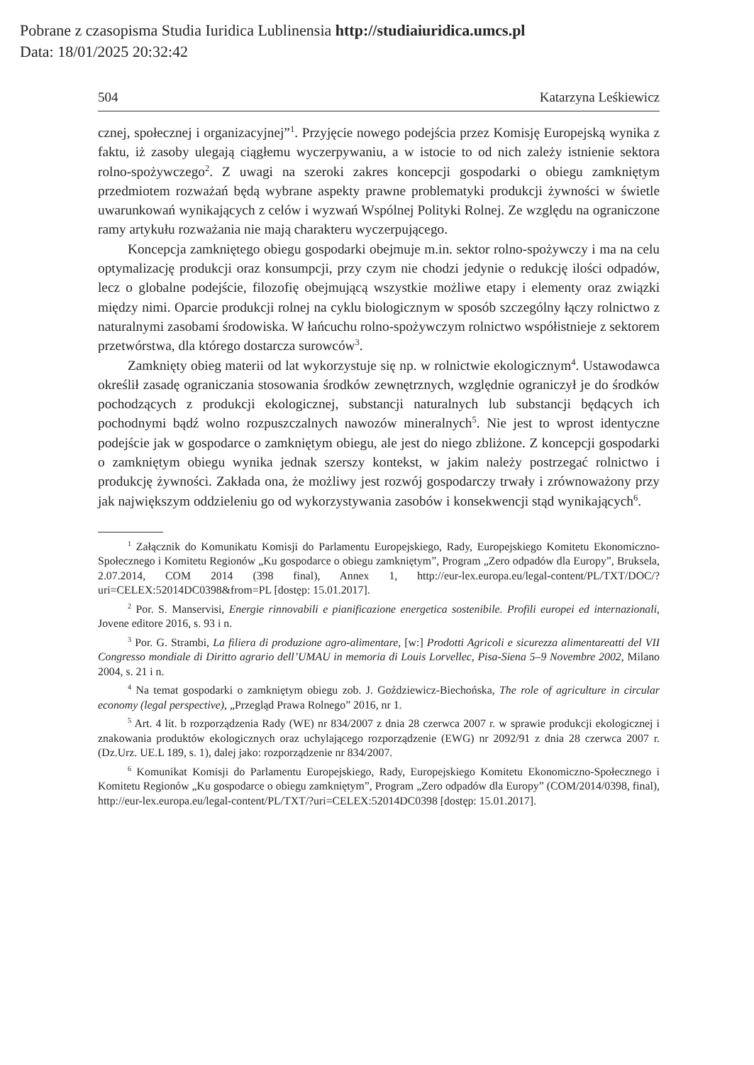Pobrane z czasopisma Studia Iuridica Lublinensia http://studiaiuridica.umcs.pl
Data: 18/01/2025 20:32:42
504 Katarzyna Leśkiewicz
cznej, społecznej i organizacyjnej”<sup>1</sup>. Przyjęcie nowego podejścia przez Komisję Europejską wynika z faktu, iż zasoby ulegają ciągłemu wyczerpywaniu, a w istocie to od nich zależy istnienie sektora rolno-spożywczego<sup>2</sup>. Z uwagi na szeroki zakres koncepcji gospodarki o obiegu zamkniętym przedmiotem rozważań będą wybrane aspekty prawne problematyki produkcji żywności w świetle uwarunkowań wynikających z celów i wyzwań Wspólnej Polityki Rolnej. Ze względu na ograniczone ramy artykułu rozważania nie mają charakteru wyczerpującego.
Koncepcja zamkniętego obiegu gospodarki obejmuje m.in. sektor rolno-spożywczy i ma na celu optymalizację produkcji oraz konsumpcji, przy czym nie chodzi jedynie o redukcję ilości odpadów, lecz o globalne podejście, filozofię obejmującą wszystkie możliwe etapy i elementy oraz związki między nimi. Oparcie produkcji rolnej na cyklu biologicznym w sposób szczególny łączy rolnictwo z naturalnymi zasobami środowiska. W łańcuchu rolno-spożywczym rolnictwo współistnieje z sektorem przetwórstwa, dla którego dostarcza surowców<sup>3</sup>.
Zamknięty obieg materii od lat wykorzystuje się np. w rolnictwie ekologicznym<sup>4</sup>. Ustawodawca określił zasadę ograniczania stosowania środków zewnętrznych, względnie ograniczył je do środków pochodzących z produkcji ekologicznej, substancji naturalnych lub substancji będących ich pochodnymi bądź wolno rozpuszczalnych nawozów mineralnych<sup>5</sup>. Nie jest to wprost identyczne podejście jak w gospodarce o zamkniętym obiegu, ale jest do niego zbliżone. Z koncepcji gospodarki o zamkniętym obiegu wynika jednak szerszy kontekst, w jakim należy postrzegać rolnictwo i produkcję żywności. Zakłada ona, że możliwy jest rozwój gospodarczy trwały i zrównoważony przy jak największym oddzieleniu go od wykorzystywania zasobów i konsekwencji stąd wynikających<sup>6</sup>.
<sup>1</sup> Załącznik do Komunikatu Komisji do Parlamentu Europejskiego, Rady, Europejskiego Komitetu Ekonomiczno-Społecznego i Komitetu Regionów „Ku gospodarce o obiegu zamkniętym”, Program „Zero odpadów dla Europy”, Bruksela, 2.07.2014, COM 2014 (398 final), Annex 1, http://eur-lex.europa.eu/legal-content/PL/TXT/DOC/?uri=CELEX:52014DC0398&from=PL [dostęp: 15.01.2017].
<sup>2</sup> Por. S. Manservisi, Energie rinnovabili e pianificazione energetica sostenibile. Profili europei ed internazionali, Jovene editore 2016, s. 93 i n.
<sup>3</sup> Por. G. Strambi, La filiera di produzione agro-alimentare, [w:] Prodotti Agricoli e sicurezza alimentareatti del VII Congresso mondiale di Diritto agrario dell’UMAU in memoria di Louis Lorvellec, Pisa-Siena 5–9 Novembre 2002, Milano 2004, s. 21 i n.
<sup>4</sup> Na temat gospodarki o zamkniętym obiegu zob. J. Goździewicz-Biechońska, The role of agriculture in circular economy (legal perspective), „Przegląd Prawa Rolnego” 2016, nr 1.
<sup>5</sup> Art. 4 lit. b rozporządzenia Rady (WE) nr 834/2007 z dnia 28 czerwca 2007 r. w sprawie produkcji ekologicznej i znakowania produktów ekologicznych oraz uchylającego rozporządzenie (EWG) nr 2092/91 z dnia 28 czerwca 2007 r. (Dz.Urz. UE.L 189, s. 1), dalej jako: rozporządzenie nr 834/2007.
<sup>6</sup> Komunikat Komisji do Parlamentu Europejskiego, Rady, Europejskiego Komitetu Ekonomiczno-Społecznego i Komitetu Regionów „Ku gospodarce o obiegu zamkniętym”, Program „Zero odpadów dla Europy” (COM/2014/0398, final), http://eur-lex.europa.eu/legal-content/PL/TXT/?uri=CELEX:52014DC0398 [dostęp: 15.01.2017].